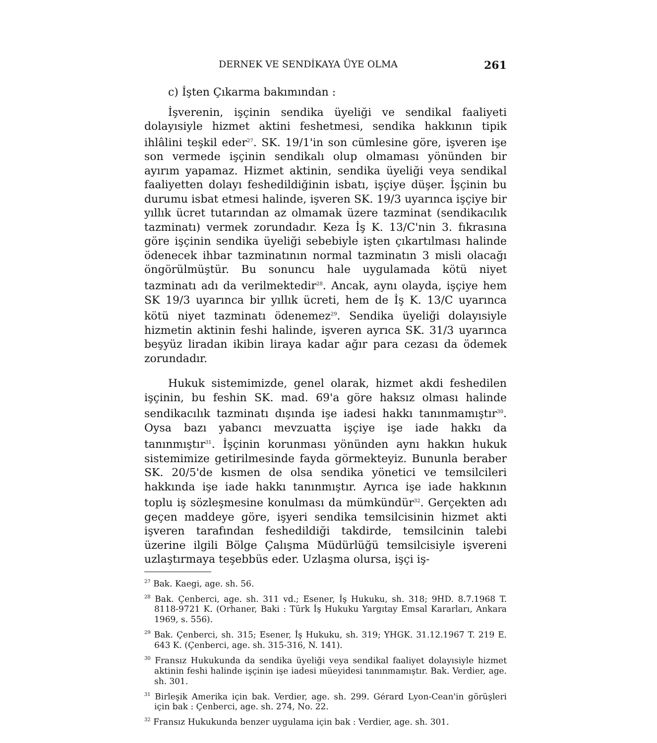DERNEK VE SENDİKAYA ÜYE OLMA 261
c) İşten Çıkarma bakımından :
İşverenin, işçinin sendika üyeliği ve sendikal faaliyeti dolayısiyle hizmet aktini feshetmesi, sendika hakkının tipik ihlâlini teşkil eder<sup>27</sup>. SK. 19/1'in son cümlesine göre, işveren işe son vermede işçinin sendikalı olup olmaması yönünden bir ayırım yapamaz. Hizmet aktinin, sendika üyeliği veya sendikal faaliyetten dolayı feshedildiğinin isbatı, işçiye düşer. İşçinin bu durumu isbat etmesi halinde, işveren SK. 19/3 uyarınca işçiye bir yıllık ücret tutarından az olmamak üzere tazminat (sendikacılık tazminatı) vermek zorundadır. Keza İş K. 13/C'nin 3. fıkrasına göre işçinin sendika üyeliği sebebiyle işten çıkartılması halinde ödenecek ihbar tazminatının normal tazminatın 3 misli olacağı öngörülmüştür. Bu sonuncu hale uygulamada kötü niyet tazminatı adı da verilmektedir<sup>28</sup>. Ancak, aynı olayda, işçiye hem SK 19/3 uyarınca bir yıllık ücreti, hem de İş K. 13/C uyarınca kötü niyet tazminatı ödenemez<sup>29</sup>. Sendika üyeliği dolayısiyle hizmetin aktinin feshi halinde, işveren ayrıca SK. 31/3 uyarınca beşyüz liradan ikibin liraya kadar ağır para cezası da ödemek zorundadır.
Hukuk sistemimizde, genel olarak, hizmet akdi feshedilen işçinin, bu feshin SK. mad. 69'a göre haksız olması halinde sendikacılık tazminatı dışında işe iadesi hakkı tanınmamıştır<sup>30</sup>. Oysa bazı yabancı mevzuatta işçiye işe iade hakkı da tanınmıştır<sup>31</sup>. İşçinin korunması yönünden aynı hakkın hukuk sistemimize getirilmesinde fayda görmekteyiz. Bununla beraber SK. 20/5'de kısmen de olsa sendika yönetici ve temsilcileri hakkında işe iade hakkı tanınmıştır. Ayrıca işe iade hakkının toplu iş sözleşmesine konulması da mümkündür<sup>32</sup>. Gerçekten adı geçen maddeye göre, işyeri sendika temsilcisinin hizmet akti işveren tarafından feshedildiği takdirde, temsilcinin talebi üzerine ilgili Bölge Çalışma Müdürlüğü temsilcisiyle işvereni uzlaştırmaya teşebbüs eder. Uzlaşma olursa, işçi iş-
<sup>27</sup> Bak. Kaegi, age. sh. 56.
<sup>28</sup> Bak. Çenberci, age. sh. 311 vd.; Esener, İş Hukuku, sh. 318; 9HD. 8.7.1968 T. 8118-9721 K. (Orhaner, Baki : Türk İş Hukuku Yargıtay Emsal Kararları, Ankara 1969, s. 556).
<sup>29</sup> Bak. Çenberci, sh. 315; Esener, İş Hukuku, sh. 319; YHGK. 31.12.1967 T. 219 E. 643 K. (Çenberci, age. sh. 315-316, N. 141).
<sup>30</sup> Fransız Hukukunda da sendika üyeliği veya sendikal faaliyet dolayısiyle hizmet aktinin feshi halinde işçinin işe iadesi müeyidesi tanınmamıştır. Bak. Verdier, age. sh. 301.
<sup>31</sup> Birleşik Amerika için bak. Verdier, age. sh. 299. Gérard Lyon-Cean'in görüşleri için bak : Çenberci, age. sh. 274, No. 22.
<sup>32</sup> Fransız Hukukunda benzer uygulama için bak : Verdier, age. sh. 301.